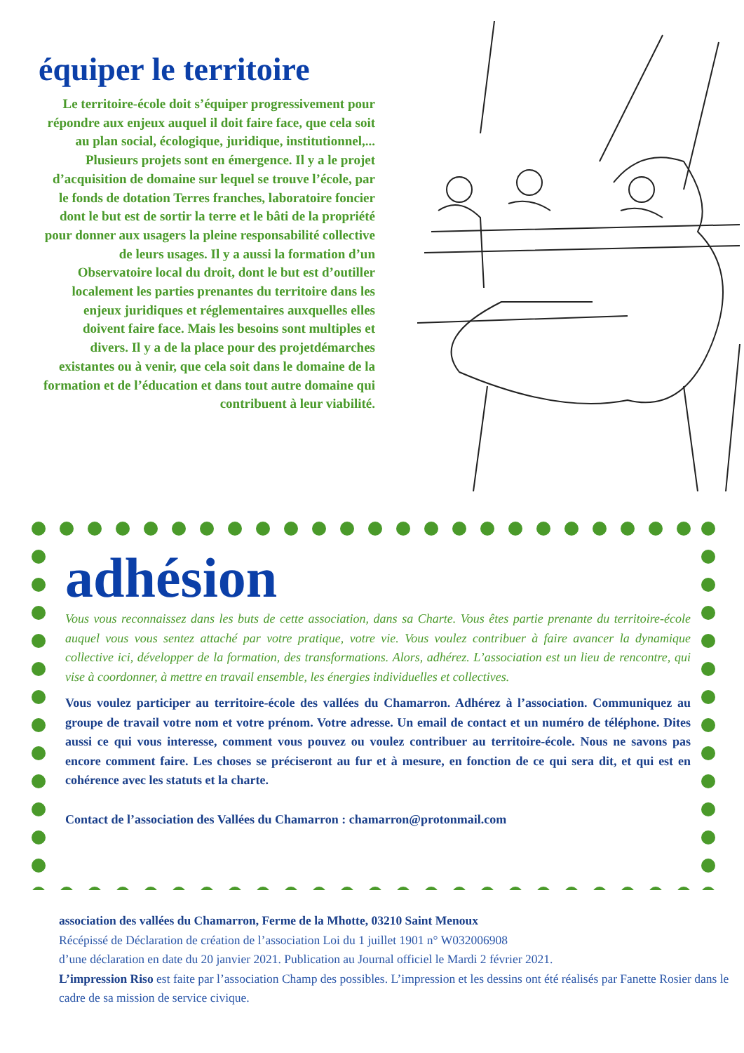équiper le territoire
Le territoire-école doit s’équiper progressivement pour répondre aux enjeux auquel il doit faire face, que cela soit au plan social, écologique, juridique, institutionnel,... Plusieurs projets sont en émergence. Il y a le projet d’acquisition de domaine sur lequel se trouve l’école, par le fonds de dotation Terres franches, laboratoire foncier dont le but est de sortir la terre et le bâti de la propriété pour donner aux usagers la pleine responsabilité collective de leurs usages. Il y a aussi la formation d’un Observatoire local du droit, dont le but est d’outiller localement les parties prenantes du territoire dans les enjeux juridiques et réglementaires auxquelles elles doivent faire face. Mais les besoins sont multiples et divers. Il y a de la place pour des projetdémarches existantes ou à venir, que cela soit dans le domaine de la formation et de l’éducation et dans tout autre domaine qui contribuent à leur viabilité.
adhésion
Vous vous reconnaissez dans les buts de cette association, dans sa Charte. Vous êtes partie prenante du territoire-école auquel vous vous sentez attaché par votre pratique, votre vie. Vous voulez contribuer à faire avancer la dynamique collective ici, développer de la formation, des transformations. Alors, adhérez. L’association est un lieu de rencontre, qui vise à coordonner, à mettre en travail ensemble, les énergies individuelles et collectives.
Vous voulez participer au territoire-école des vallées du Chamarron. Adhérez à l’association. Communiquez au groupe de travail votre nom et votre prénom. Votre adresse. Un email de contact et un numéro de téléphone. Dites aussi ce qui vous interesse, comment vous pouvez ou voulez contribuer au territoire-école. Nous ne savons pas encore comment faire. Les choses se préciseront au fur et à mesure, en fonction de ce qui sera dit, et qui est en cohérence avec les statuts et la charte.
Contact de l’association des Vallées du Chamarron : chamarron@protonmail.com
association des vallées du Chamarron, Ferme de la Mhotte, 03210 Saint Menoux
Récépissé de Déclaration de création de l’association Loi du 1 juillet 1901 n° W032006908
d’une déclaration en date du 20 janvier 2021. Publication au Journal officiel le Mardi 2 février 2021.
L’impression Riso est faite par l’association Champ des possibles. L’impression et les dessins ont été réalisés par Fanette Rosier dans le cadre de sa mission de service civique.